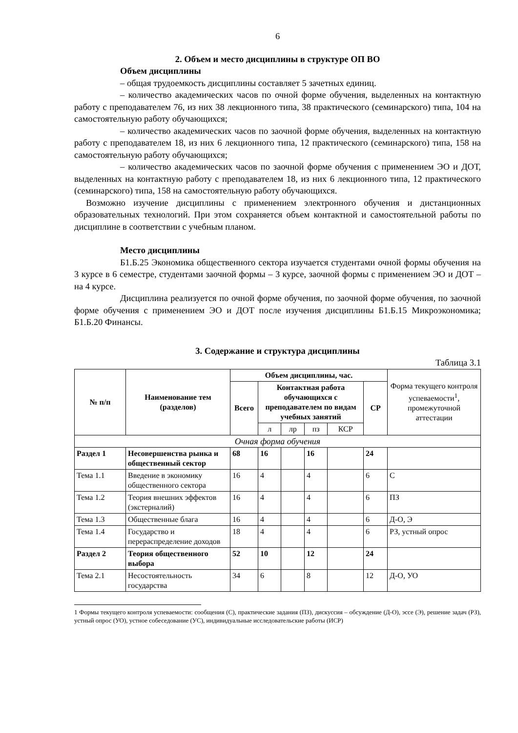6
2. Объем и место дисциплины в структуре ОП ВО
Объем дисциплины
– общая трудоемкость дисциплины составляет 5 зачетных единиц.
– количество академических часов по очной форме обучения, выделенных на контактную работу с преподавателем 76, из них 38 лекционного типа, 38 практического (семинарского) типа, 104 на самостоятельную работу обучающихся;
– количество академических часов по заочной форме обучения, выделенных на контактную работу с преподавателем 18, из них 6 лекционного типа, 12 практического (семинарского) типа, 158 на самостоятельную работу обучающихся;
– количество академических часов по заочной форме обучения с применением ЭО и ДОТ, выделенных на контактную работу с преподавателем 18, из них 6 лекционного типа, 12 практического (семинарского) типа, 158 на самостоятельную работу обучающихся.
Возможно изучение дисциплины с применением электронного обучения и дистанционных образовательных технологий. При этом сохраняется объем контактной и самостоятельной работы по дисциплине в соответствии с учебным планом.
Место дисциплины
Б1.Б.25 Экономика общественного сектора изучается студентами очной формы обучения на 3 курсе в 6 семестре, студентами заочной формы – 3 курсе, заочной формы с применением ЭО и ДОТ – на 4 курсе.
Дисциплина реализуется по очной форме обучения, по заочной форме обучения, по заочной форме обучения с применением ЭО и ДОТ после изучения дисциплины Б1.Б.15 Микроэкономика; Б1.Б.20 Финансы.
3. Содержание и структура дисциплины
Таблица 3.1
| № п/п | Наименование тем (разделов) | Объем дисциплины, час. | | | | | | Форма текущего контроля успеваемости<sup>1</sup>, промежуточной аттестации |
| --- | --- | --- | --- | --- | --- | --- | --- | --- |
| | | Всего | Контактная работа обучающихся с преподавателем по видам учебных занятий | | | | СР | |
| | | | л | лр | пз | КСР | | |
| Очная форма обучения | | | | | | | | |
| Раздел 1 | Несовершенства рынка и общественный сектор | 68 | 16 | | 16 | | 24 | |
| Тема 1.1 | Введение в экономику общественного сектора | 16 | 4 | | 4 | | 6 | С |
| Тема 1.2 | Теория внешних эффектов (экстерналий) | 16 | 4 | | 4 | | 6 | ПЗ |
| Тема 1.3 | Общественные блага | 16 | 4 | | 4 | | 6 | Д-О, Э |
| Тема 1.4 | Государство и перераспределение доходов | 18 | 4 | | 4 | | 6 | РЗ, устный опрос |
| Раздел 2 | Теория общественного выбора | 52 | 10 | | 12 | | 24 | |
| Тема 2.1 | Несостоятельность государства | 34 | 6 | | 8 | | 12 | Д-О, УО |
1 Формы текущего контроля успеваемости: сообщения (С), практические задания (ПЗ), дискуссия – обсуждение (Д-О), эссе (Э), решение задач (РЗ), устный опрос (УО), устное собеседование (УС), индивидуальные исследовательские работы (ИСР)